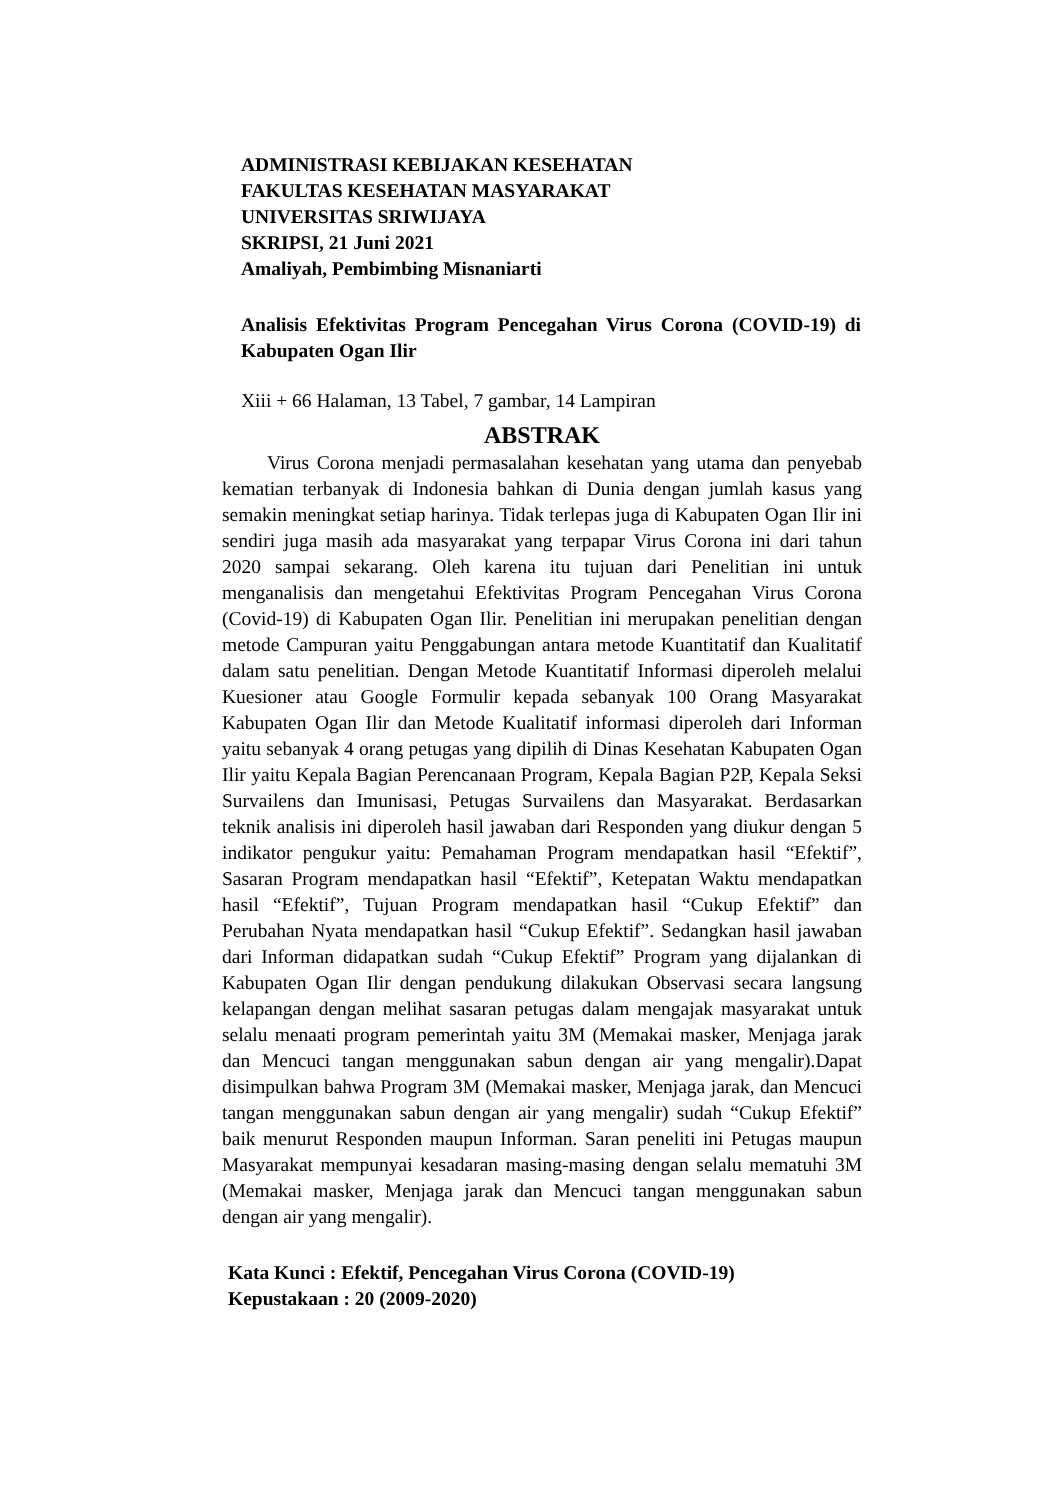ADMINISTRASI KEBIJAKAN KESEHATAN
FAKULTAS KESEHATAN MASYARAKAT
UNIVERSITAS SRIWIJAYA
SKRIPSI, 21 Juni 2021
Amaliyah, Pembimbing Misnaniarti
Analisis Efektivitas Program Pencegahan Virus Corona (COVID-19) di Kabupaten Ogan Ilir
Xiii + 66 Halaman, 13 Tabel, 7 gambar, 14 Lampiran
ABSTRAK
Virus Corona menjadi permasalahan kesehatan yang utama dan penyebab kematian terbanyak di Indonesia bahkan di Dunia dengan jumlah kasus yang semakin meningkat setiap harinya. Tidak terlepas juga di Kabupaten Ogan Ilir ini sendiri juga masih ada masyarakat yang terpapar Virus Corona ini dari tahun 2020 sampai sekarang. Oleh karena itu tujuan dari Penelitian ini untuk menganalisis dan mengetahui Efektivitas Program Pencegahan Virus Corona (Covid-19) di Kabupaten Ogan Ilir. Penelitian ini merupakan penelitian dengan metode Campuran yaitu Penggabungan antara metode Kuantitatif dan Kualitatif dalam satu penelitian. Dengan Metode Kuantitatif Informasi diperoleh melalui Kuesioner atau Google Formulir kepada sebanyak 100 Orang Masyarakat Kabupaten Ogan Ilir dan Metode Kualitatif informasi diperoleh dari Informan yaitu sebanyak 4 orang petugas yang dipilih di Dinas Kesehatan Kabupaten Ogan Ilir yaitu Kepala Bagian Perencanaan Program, Kepala Bagian P2P, Kepala Seksi Survailens dan Imunisasi, Petugas Survailens dan Masyarakat. Berdasarkan teknik analisis ini diperoleh hasil jawaban dari Responden yang diukur dengan 5 indikator pengukur yaitu: Pemahaman Program mendapatkan hasil “Efektif”, Sasaran Program mendapatkan hasil “Efektif”, Ketepatan Waktu mendapatkan hasil “Efektif”, Tujuan Program mendapatkan hasil “Cukup Efektif” dan Perubahan Nyata mendapatkan hasil “Cukup Efektif”. Sedangkan hasil jawaban dari Informan didapatkan sudah “Cukup Efektif” Program yang dijalankan di Kabupaten Ogan Ilir dengan pendukung dilakukan Observasi secara langsung kelapangan dengan melihat sasaran petugas dalam mengajak masyarakat untuk selalu menaati program pemerintah yaitu 3M (Memakai masker, Menjaga jarak dan Mencuci tangan menggunakan sabun dengan air yang mengalir).Dapat disimpulkan bahwa Program 3M (Memakai masker, Menjaga jarak, dan Mencuci tangan menggunakan sabun dengan air yang mengalir) sudah “Cukup Efektif” baik menurut Responden maupun Informan. Saran peneliti ini Petugas maupun Masyarakat mempunyai kesadaran masing-masing dengan selalu mematuhi 3M (Memakai masker, Menjaga jarak dan Mencuci tangan menggunakan sabun dengan air yang mengalir).
Kata Kunci : Efektif, Pencegahan Virus Corona (COVID-19)
Kepustakaan : 20 (2009-2020)